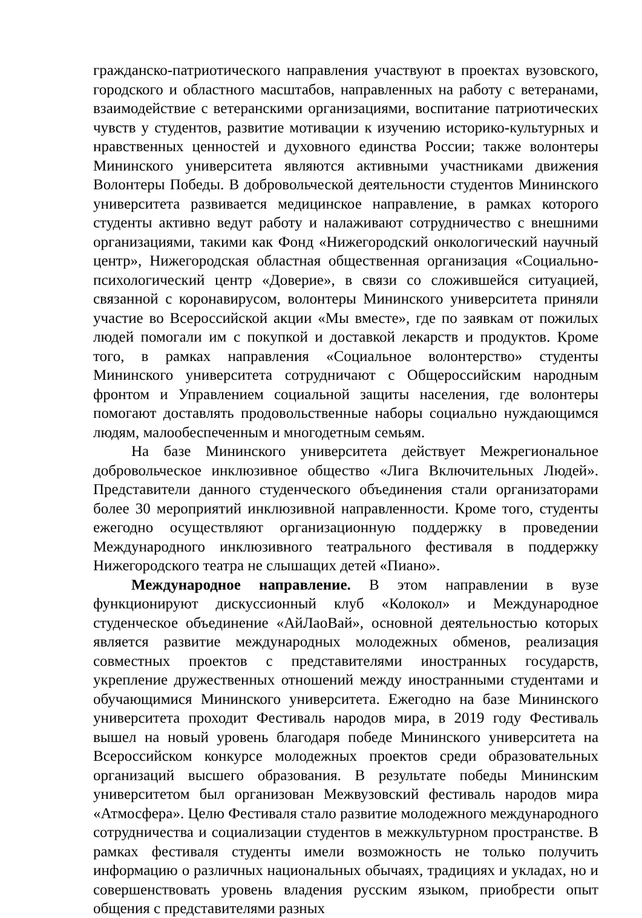гражданско-патриотического направления участвуют в проектах вузовского, городского и областного масштабов, направленных на работу с ветеранами, взаимодействие с ветеранскими организациями, воспитание патриотических чувств у студентов, развитие мотивации к изучению историко-культурных и нравственных ценностей и духовного единства России; также волонтеры Мининского университета являются активными участниками движения Волонтеры Победы. В добровольческой деятельности студентов Мининского университета развивается медицинское направление, в рамках которого студенты активно ведут работу и налаживают сотрудничество с внешними организациями, такими как Фонд «Нижегородский онкологический научный центр», Нижегородская областная общественная организация «Социально-психологический центр «Доверие», в связи со сложившейся ситуацией, связанной с коронавирусом, волонтеры Мининского университета приняли участие во Всероссийской акции «Мы вместе», где по заявкам от пожилых людей помогали им с покупкой и доставкой лекарств и продуктов. Кроме того, в рамках направления «Социальное волонтерство» студенты Мининского университета сотрудничают с Общероссийским народным фронтом и Управлением социальной защиты населения, где волонтеры помогают доставлять продовольственные наборы социально нуждающимся людям, малообеспеченным и многодетным семьям.
На базе Мининского университета действует Межрегиональное добровольческое инклюзивное общество «Лига Включительных Людей». Представители данного студенческого объединения стали организаторами более 30 мероприятий инклюзивной направленности. Кроме того, студенты ежегодно осуществляют организационную поддержку в проведении Международного инклюзивного театрального фестиваля в поддержку Нижегородского театра не слышащих детей «Пиано».
Международное направление. В этом направлении в вузе функционируют дискуссионный клуб «Колокол» и Международное студенческое объединение «АйЛаоВай», основной деятельностью которых является развитие международных молодежных обменов, реализация совместных проектов с представителями иностранных государств, укрепление дружественных отношений между иностранными студентами и обучающимися Мининского университета. Ежегодно на базе Мининского университета проходит Фестиваль народов мира, в 2019 году Фестиваль вышел на новый уровень благодаря победе Мининского университета на Всероссийском конкурсе молодежных проектов среди образовательных организаций высшего образования. В результате победы Мининским университетом был организован Межвузовский фестиваль народов мира «Атмосфера». Целю Фестиваля стало развитие молодежного международного сотрудничества и социализации студентов в межкультурном пространстве. В рамках фестиваля студенты имели возможность не только получить информацию о различных национальных обычаях, традициях и укладах, но и совершенствовать уровень владения русским языком, приобрести опыт общения с представителями разных